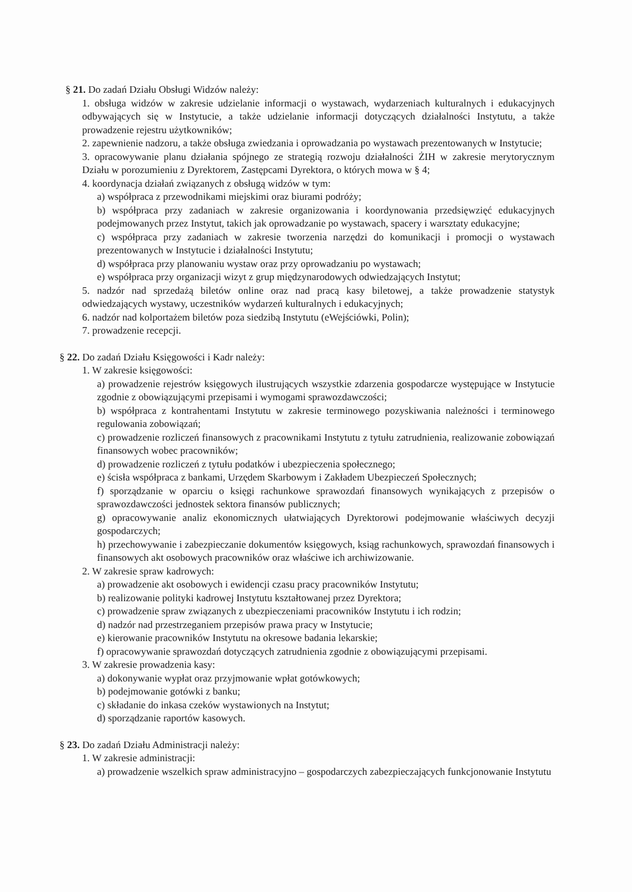§ 21. Do zadań Działu Obsługi Widzów należy:
1. obsługa widzów w zakresie udzielanie informacji o wystawach, wydarzeniach kulturalnych i edukacyjnych odbywających się w Instytucie, a także udzielanie informacji dotyczących działalności Instytutu, a także prowadzenie rejestru użytkowników;
2. zapewnienie nadzoru, a także obsługa zwiedzania i oprowadzania po wystawach prezentowanych w Instytucie;
3. opracowywanie planu działania spójnego ze strategią rozwoju działalności ŻIH w zakresie merytorycznym Działu w porozumieniu z Dyrektorem, Zastępcami Dyrektora, o których mowa w § 4;
4. koordynacja działań związanych z obsługą widzów w tym:
a) współpraca z przewodnikami miejskimi oraz biurami podróży;
b) współpraca przy zadaniach w zakresie organizowania i koordynowania przedsięwzięć edukacyjnych podejmowanych przez Instytut, takich jak oprowadzanie po wystawach, spacery i warsztaty edukacyjne;
c) współpraca przy zadaniach w zakresie tworzenia narzędzi do komunikacji i promocji o wystawach prezentowanych w Instytucie i działalności Instytutu;
d) współpraca przy planowaniu wystaw oraz przy oprowadzaniu po wystawach;
e) współpraca przy organizacji wizyt z grup międzynarodowych odwiedzających Instytut;
5. nadzór nad sprzedażą biletów online oraz nad pracą kasy biletowej, a także prowadzenie statystyk odwiedzających wystawy, uczestników wydarzeń kulturalnych i edukacyjnych;
6. nadzór nad kolportażem biletów poza siedzibą Instytutu (eWejściówki, Polin);
7. prowadzenie recepcji.
§ 22. Do zadań Działu Księgowości i Kadr należy:
1. W zakresie księgowości:
a) prowadzenie rejestrów księgowych ilustrujących wszystkie zdarzenia gospodarcze występujące w Instytucie zgodnie z obowiązującymi przepisami i wymogami sprawozdawczości;
b) współpraca z kontrahentami Instytutu w zakresie terminowego pozyskiwania należności i terminowego regulowania zobowiązań;
c) prowadzenie rozliczeń finansowych z pracownikami Instytutu z tytułu zatrudnienia, realizowanie zobowiązań finansowych wobec pracowników;
d) prowadzenie rozliczeń z tytułu podatków i ubezpieczenia społecznego;
e) ścisła współpraca z bankami, Urzędem Skarbowym i Zakładem Ubezpieczeń Społecznych;
f) sporządzanie w oparciu o księgi rachunkowe sprawozdań finansowych wynikających z przepisów o sprawozdawczości jednostek sektora finansów publicznych;
g) opracowywanie analiz ekonomicznych ułatwiających Dyrektorowi podejmowanie właściwych decyzji gospodarczych;
h) przechowywanie i zabezpieczanie dokumentów księgowych, ksiąg rachunkowych, sprawozdań finansowych i finansowych akt osobowych pracowników oraz właściwe ich archiwizowanie.
2. W zakresie spraw kadrowych:
a) prowadzenie akt osobowych i ewidencji czasu pracy pracowników Instytutu;
b) realizowanie polityki kadrowej Instytutu kształtowanej przez Dyrektora;
c) prowadzenie spraw związanych z ubezpieczeniami pracowników Instytutu i ich rodzin;
d) nadzór nad przestrzeganiem przepisów prawa pracy w Instytucie;
e) kierowanie pracowników Instytutu na okresowe badania lekarskie;
f) opracowywanie sprawozdań dotyczących zatrudnienia zgodnie z obowiązującymi przepisami.
3. W zakresie prowadzenia kasy:
a) dokonywanie wypłat oraz przyjmowanie wpłat gotówkowych;
b) podejmowanie gotówki z banku;
c) składanie do inkasa czeków wystawionych na Instytut;
d) sporządzanie raportów kasowych.
§ 23. Do zadań Działu Administracji należy:
1. W zakresie administracji:
a) prowadzenie wszelkich spraw administracyjno – gospodarczych zabezpieczających funkcjonowanie Instytutu